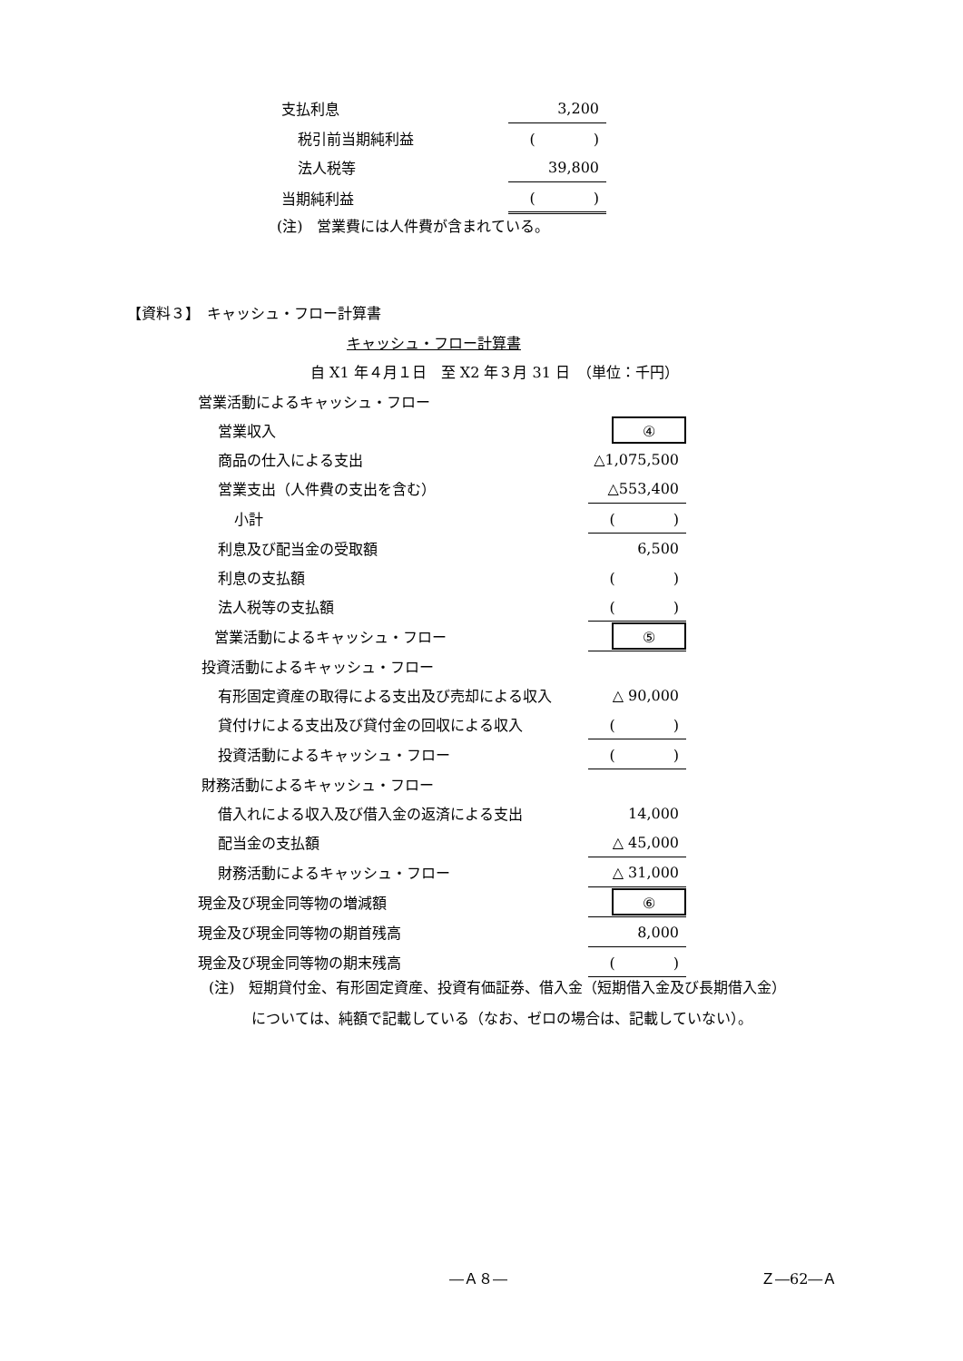| 支払利息 | 3,200 |
| 税引前当期純利益 | ( ) |
| 法人税等 | 39,800 |
| 当期純利益 | ( ) |
(注)　営業費には人件費が含まれている。
【資料３】　キャッシュ・フロー計算書
キャッシュ・フロー計算書
自 X1 年４月１日　至 X2 年３月 31 日　（単位：千円）
| 営業活動によるキャッシュ・フロー | |
| 営業収入 | ④ |
| 商品の仕入による支出 | △1,075,500 |
| 営業支出（人件費の支出を含む） | △553,400 |
| 小計 | ( ) |
| 利息及び配当金の受取額 | 6,500 |
| 利息の支払額 | ( ) |
| 法人税等の支払額 | ( ) |
| 営業活動によるキャッシュ・フロー | ⑤ |
| 投資活動によるキャッシュ・フロー | |
| 有形固定資産の取得による支出及び売却による収入 | △ 90,000 |
| 貸付けによる支出及び貸付金の回収による収入 | ( ) |
| 投資活動によるキャッシュ・フロー | ( ) |
| 財務活動によるキャッシュ・フロー | |
| 借入れによる収入及び借入金の返済による支出 | 14,000 |
| 配当金の支払額 | △ 45,000 |
| 財務活動によるキャッシュ・フロー | △ 31,000 |
| 現金及び現金同等物の増減額 | ⑥ |
| 現金及び現金同等物の期首残高 | 8,000 |
| 現金及び現金同等物の期末残高 | ( ) |
(注)　短期貸付金、有形固定資産、投資有価証券、借入金（短期借入金及び長期借入金）
については、純額で記載している（なお、ゼロの場合は、記載していない）。
―Ａ８― Ｚ―62―Ａ